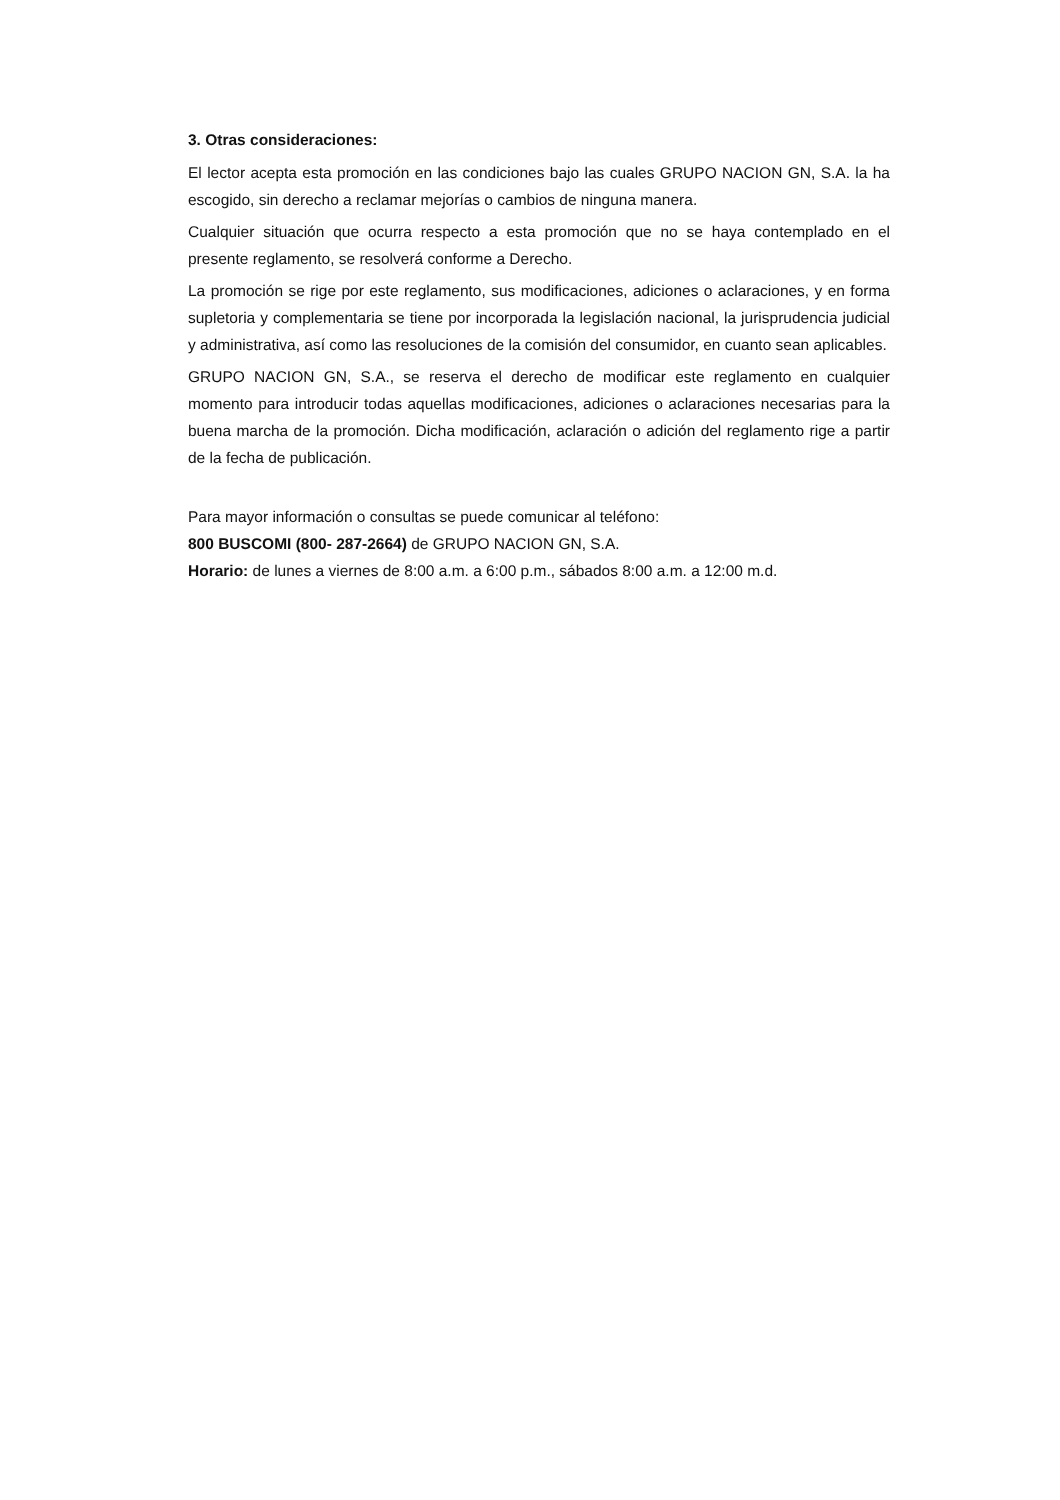3. Otras consideraciones:
El lector acepta esta promoción en las condiciones bajo las cuales GRUPO NACION GN, S.A. la ha escogido, sin derecho a reclamar mejorías o cambios de ninguna manera.
Cualquier situación que ocurra respecto a esta promoción que no se haya contemplado en el presente reglamento, se resolverá conforme a Derecho.
La promoción se rige por este reglamento, sus modificaciones, adiciones o aclaraciones, y en forma supletoria y complementaria se tiene por incorporada la legislación nacional, la jurisprudencia judicial y administrativa, así como las resoluciones de la comisión del consumidor, en cuanto sean aplicables.
GRUPO NACION GN, S.A., se reserva el derecho de modificar este reglamento en cualquier momento para introducir todas aquellas modificaciones, adiciones o aclaraciones necesarias para la buena marcha de la promoción. Dicha modificación, aclaración o adición del reglamento rige a partir de la fecha de publicación.
Para mayor información o consultas se puede comunicar al teléfono:
800 BUSCOMI (800- 287-2664) de GRUPO NACION GN, S.A.
Horario: de lunes a viernes de 8:00 a.m. a 6:00 p.m., sábados 8:00 a.m. a 12:00 m.d.